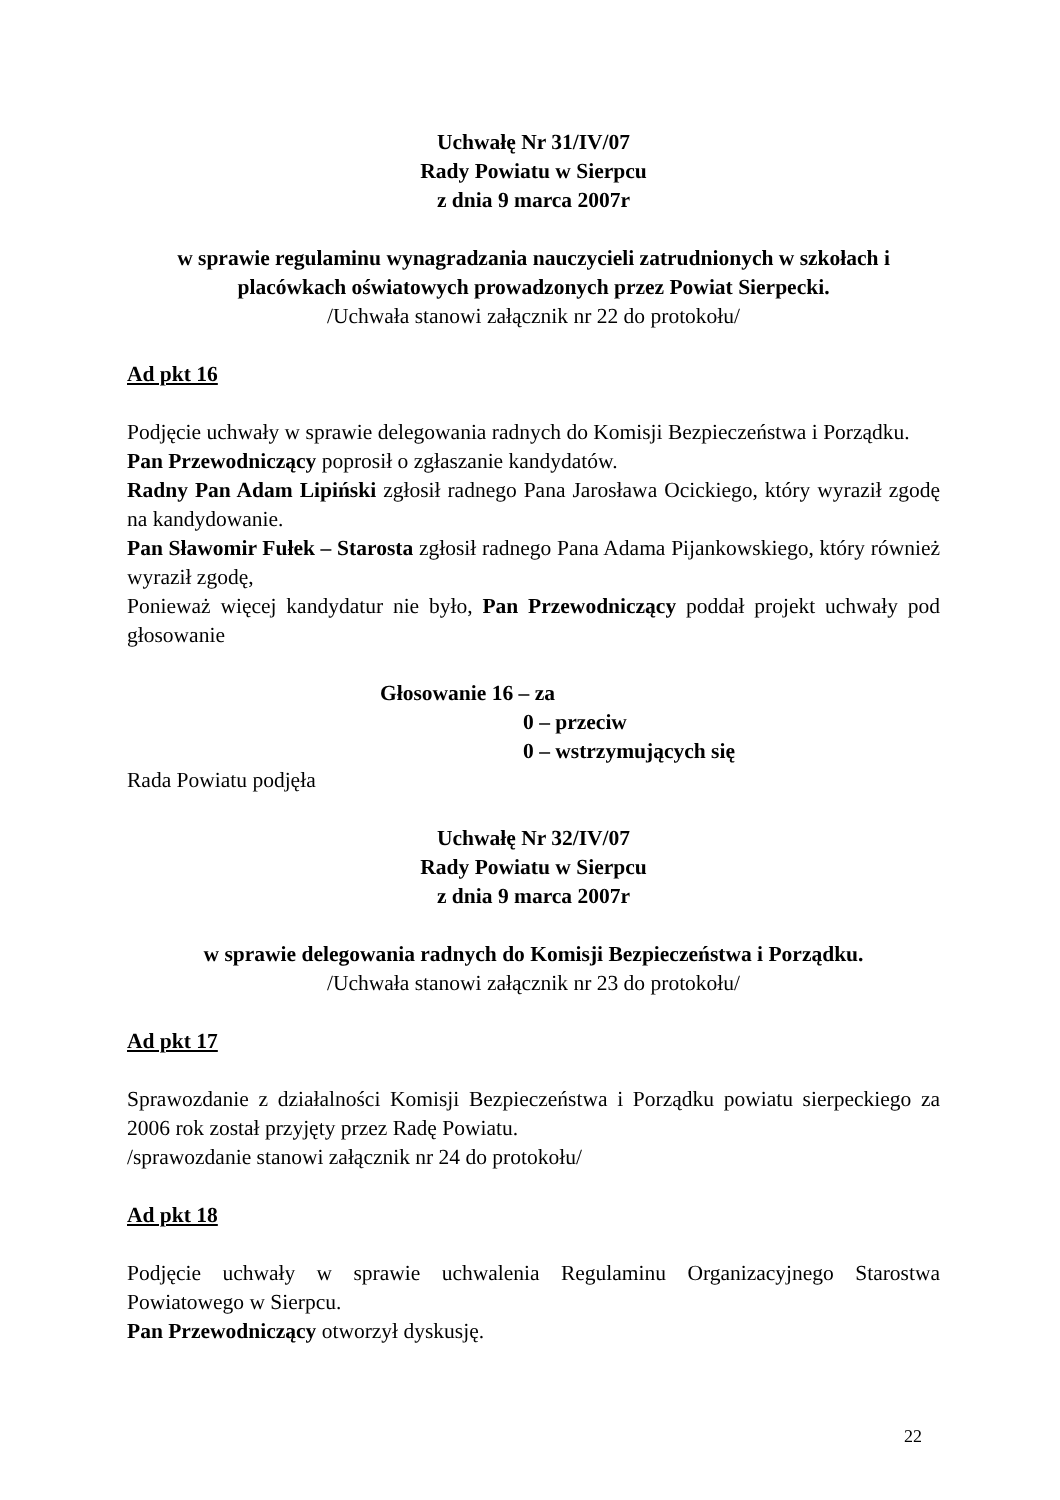Uchwałę Nr 31/IV/07
Rady Powiatu w Sierpcu
z dnia 9 marca 2007r
w sprawie regulaminu wynagradzania nauczycieli zatrudnionych w szkołach i placówkach oświatowych prowadzonych przez Powiat Sierpecki.
/Uchwała stanowi załącznik nr 22 do protokołu/
Ad pkt 16
Podjęcie uchwały w sprawie delegowania radnych do Komisji Bezpieczeństwa i Porządku.
Pan Przewodniczący poprosił o zgłaszanie kandydatów.
Radny Pan Adam Lipiński zgłosił radnego Pana Jarosława Ocickiego, który wyraził zgodę na kandydowanie.
Pan Sławomir Fułek – Starosta zgłosił radnego Pana Adama Pijankowskiego, który również wyraził zgodę,
Ponieważ więcej kandydatur nie było, Pan Przewodniczący poddał projekt uchwały pod głosowanie
Głosowanie 16 – za
0 – przeciw
0 – wstrzymujących się
Rada Powiatu podjęła
Uchwałę Nr 32/IV/07
Rady Powiatu w Sierpcu
z dnia 9 marca 2007r
w sprawie delegowania radnych do Komisji Bezpieczeństwa i Porządku.
/Uchwała stanowi załącznik nr 23 do protokołu/
Ad pkt 17
Sprawozdanie z działalności Komisji Bezpieczeństwa i Porządku powiatu sierpeckiego za 2006 rok został przyjęty przez Radę Powiatu.
/sprawozdanie stanowi załącznik nr 24 do protokołu/
Ad pkt 18
Podjęcie uchwały w sprawie uchwalenia Regulaminu Organizacyjnego Starostwa Powiatowego w Sierpcu.
Pan Przewodniczący otworzył dyskusję.
22